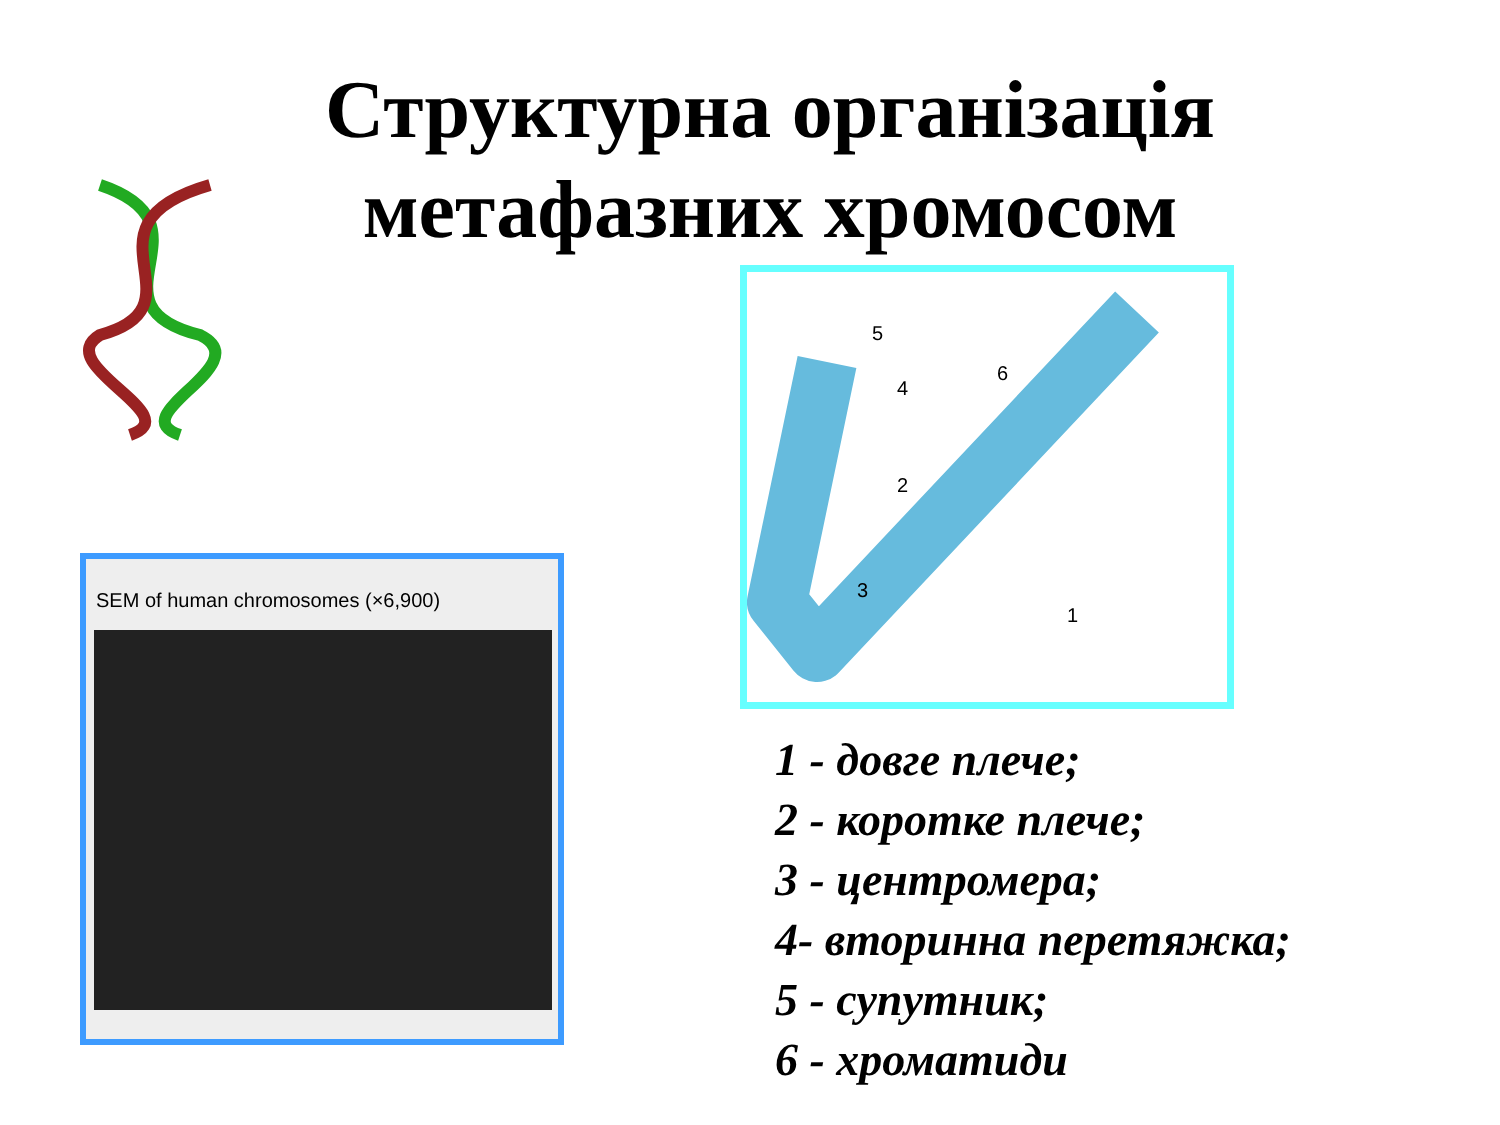Структурна організація
метафазних хромосом
SEM of human chromosomes (×6,900)
5
4
6
2
3
1
1 - довге плече;
2 - коротке плече;
3 - центромера;
4- вторинна перетяжка;
5 - супутник;
6 - хроматиди